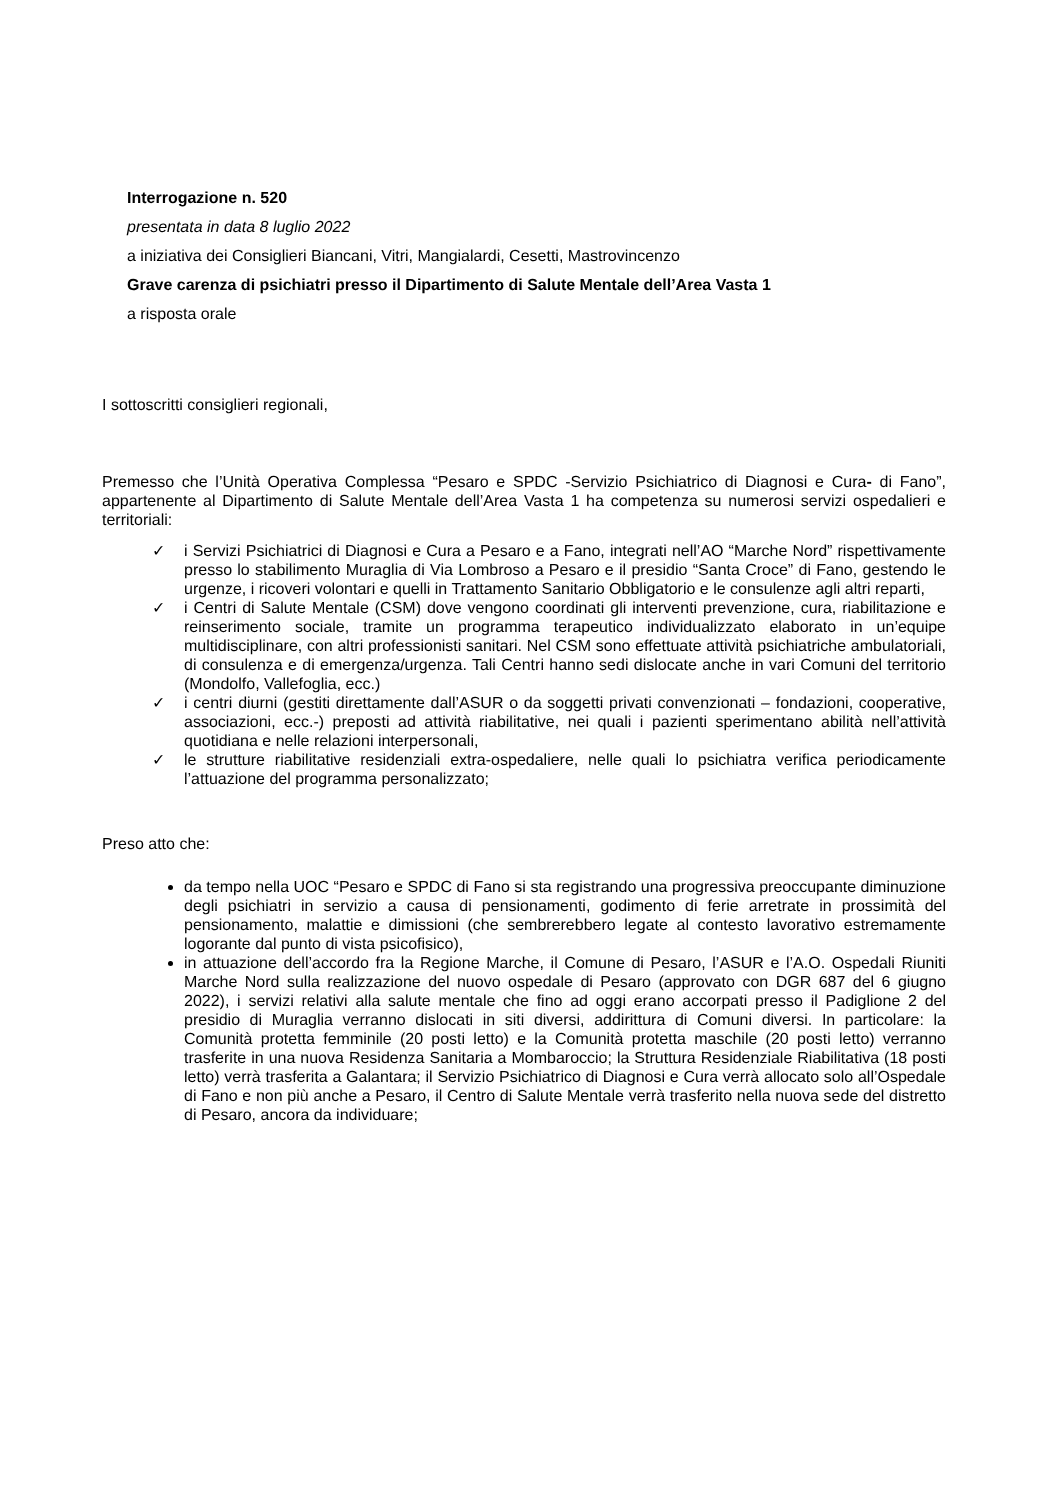Interrogazione n. 520
presentata in data 8 luglio 2022
a iniziativa dei Consiglieri Biancani, Vitri, Mangialardi, Cesetti, Mastrovincenzo
Grave carenza di psichiatri presso il Dipartimento di Salute Mentale dell’Area Vasta 1
a risposta orale
I sottoscritti consiglieri regionali,
Premesso che l’Unità Operativa Complessa “Pesaro e SPDC -Servizio Psichiatrico di Diagnosi e Cura- di Fano”, appartenente al Dipartimento di Salute Mentale dell’Area Vasta 1 ha competenza su numerosi servizi ospedalieri e territoriali:
✓ i Servizi Psichiatrici di Diagnosi e Cura a Pesaro e a Fano, integrati nell’AO “Marche Nord” rispettivamente presso lo stabilimento Muraglia di Via Lombroso a Pesaro e il presidio “Santa Croce” di Fano, gestendo le urgenze, i ricoveri volontari e quelli in Trattamento Sanitario Obbligatorio e le consulenze agli altri reparti,
✓ i Centri di Salute Mentale (CSM) dove vengono coordinati gli interventi prevenzione, cura, riabilitazione e reinserimento sociale, tramite un programma terapeutico individualizzato elaborato in un’equipe multidisciplinare, con altri professionisti sanitari. Nel CSM sono effettuate attività psichiatriche ambulatoriali, di consulenza e di emergenza/urgenza. Tali Centri hanno sedi dislocate anche in vari Comuni del territorio (Mondolfo, Vallefoglia, ecc.)
✓ i centri diurni (gestiti direttamente dall’ASUR o da soggetti privati convenzionati – fondazioni, cooperative, associazioni, ecc.-) preposti ad attività riabilitative, nei quali i pazienti sperimentano abilità nell’attività quotidiana e nelle relazioni interpersonali,
✓ le strutture riabilitative residenziali extra-ospedaliere, nelle quali lo psichiatra verifica periodicamente l’attuazione del programma personalizzato;
Preso atto che:
da tempo nella UOC “Pesaro e SPDC di Fano si sta registrando una progressiva preoccupante diminuzione degli psichiatri in servizio a causa di pensionamenti, godimento di ferie arretrate in prossimità del pensionamento, malattie e dimissioni (che sembrerebbero legate al contesto lavorativo estremamente logorante dal punto di vista psicofisico),
in attuazione dell’accordo fra la Regione Marche, il Comune di Pesaro, l’ASUR e l’A.O. Ospedali Riuniti Marche Nord sulla realizzazione del nuovo ospedale di Pesaro (approvato con DGR 687 del 6 giugno 2022), i servizi relativi alla salute mentale che fino ad oggi erano accorpati presso il Padiglione 2 del presidio di Muraglia verranno dislocati in siti diversi, addirittura di Comuni diversi. In particolare: la Comunità protetta femminile (20 posti letto) e la Comunità protetta maschile (20 posti letto) verranno trasferite in una nuova Residenza Sanitaria a Mombaroccio; la Struttura Residenziale Riabilitativa (18 posti letto) verrà trasferita a Galantara; il Servizio Psichiatrico di Diagnosi e Cura verrà allocato solo all’Ospedale di Fano e non più anche a Pesaro, il Centro di Salute Mentale verrà trasferito nella nuova sede del distretto di Pesaro, ancora da individuare;